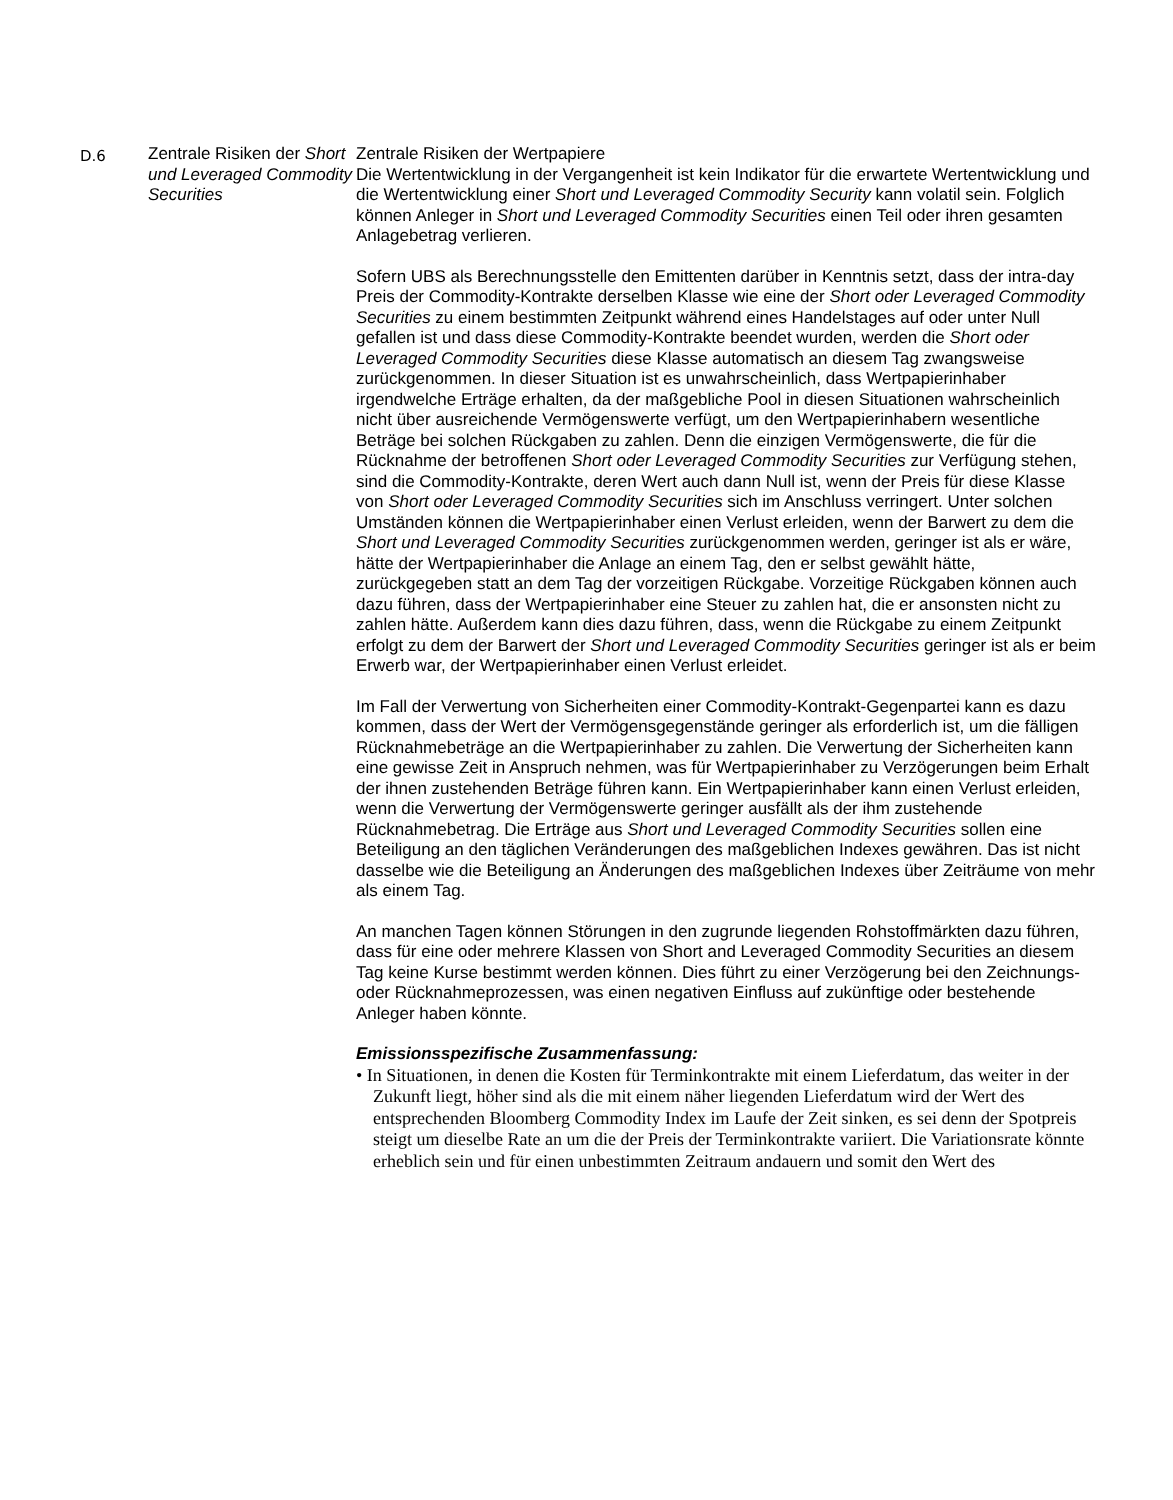| D.6 | Zentrale Risiken der Short und Leveraged Commodity Securities | Zentrale Risiken der Wertpapiere Die Wertentwicklung in der Vergangenheit ist kein Indikator für die erwartete Wertentwicklung und die Wertentwicklung einer Short und Leveraged Commodity Security kann volatil sein. Folglich können Anleger in Short und Leveraged Commodity Securities einen Teil oder ihren gesamten Anlagebetrag verlieren. Sofern UBS als Berechnungsstelle den Emittenten darüber in Kenntnis setzt, dass der intra-day Preis der Commodity-Kontrakte derselben Klasse wie eine der Short oder Leveraged Commodity Securities zu einem bestimmten Zeitpunkt während eines Handelstages auf oder unter Null gefallen ist und dass diese Commodity-Kontrakte beendet wurden, werden die Short oder Leveraged Commodity Securities diese Klasse automatisch an diesem Tag zwangsweise zurückgenommen. In dieser Situation ist es unwahrscheinlich, dass Wertpapierinhaber irgendwelche Erträge erhalten, da der maßgebliche Pool in diesen Situationen wahrscheinlich nicht über ausreichende Vermögenswerte verfügt, um den Wertpapierinhabern wesentliche Beträge bei solchen Rückgaben zu zahlen. Denn die einzigen Vermögenswerte, die für die Rücknahme der betroffenen Short oder Leveraged Commodity Securities zur Verfügung stehen, sind die Commodity-Kontrakte, deren Wert auch dann Null ist, wenn der Preis für diese Klasse von Short oder Leveraged Commodity Securities sich im Anschluss verringert. Unter solchen Umständen können die Wertpapierinhaber einen Verlust erleiden, wenn der Barwert zu dem die Short und Leveraged Commodity Securities zurückgenommen werden, geringer ist als er wäre, hätte der Wertpapierinhaber die Anlage an einem Tag, den er selbst gewählt hätte, zurückgegeben statt an dem Tag der vorzeitigen Rückgabe. Vorzeitige Rückgaben können auch dazu führen, dass der Wertpapierinhaber eine Steuer zu zahlen hat, die er ansonsten nicht zu zahlen hätte. Außerdem kann dies dazu führen, dass, wenn die Rückgabe zu einem Zeitpunkt erfolgt zu dem der Barwert der Short und Leveraged Commodity Securities geringer ist als er beim Erwerb war, der Wertpapierinhaber einen Verlust erleidet. Im Fall der Verwertung von Sicherheiten einer Commodity-Kontrakt-Gegenpartei kann es dazu kommen, dass der Wert der Vermögensgegenstände geringer als erforderlich ist, um die fälligen Rücknahmebeträge an die Wertpapierinhaber zu zahlen. Die Verwertung der Sicherheiten kann eine gewisse Zeit in Anspruch nehmen, was für Wertpapierinhaber zu Verzögerungen beim Erhalt der ihnen zustehenden Beträge führen kann. Ein Wertpapierinhaber kann einen Verlust erleiden, wenn die Verwertung der Vermögenswerte geringer ausfällt als der ihm zustehende Rücknahmebetrag. Die Erträge aus Short und Leveraged Commodity Securities sollen eine Beteiligung an den täglichen Veränderungen des maßgeblichen Indexes gewähren. Das ist nicht dasselbe wie die Beteiligung an Änderungen des maßgeblichen Indexes über Zeiträume von mehr als einem Tag. An manchen Tagen können Störungen in den zugrunde liegenden Rohstoffmärkten dazu führen, dass für eine oder mehrere Klassen von Short and Leveraged Commodity Securities an diesem Tag keine Kurse bestimmt werden können. Dies führt zu einer Verzögerung bei den Zeichnungs- oder Rücknahmeprozessen, was einen negativen Einfluss auf zukünftige oder bestehende Anleger haben könnte. Emissionsspezifische Zusammenfassung: • In Situationen, in denen die Kosten für Terminkontrakte mit einem Lieferdatum, das weiter in der Zukunft liegt, höher sind als die mit einem näher liegenden Lieferdatum wird der Wert des entsprechenden Bloomberg Commodity Index im Laufe der Zeit sinken, es sei denn der Spotpreis steigt um dieselbe Rate an um die der Preis der Terminkontrakte variiert. Die Variationsrate könnte erheblich sein und für einen unbestimmten Zeitraum andauern und somit den Wert des |